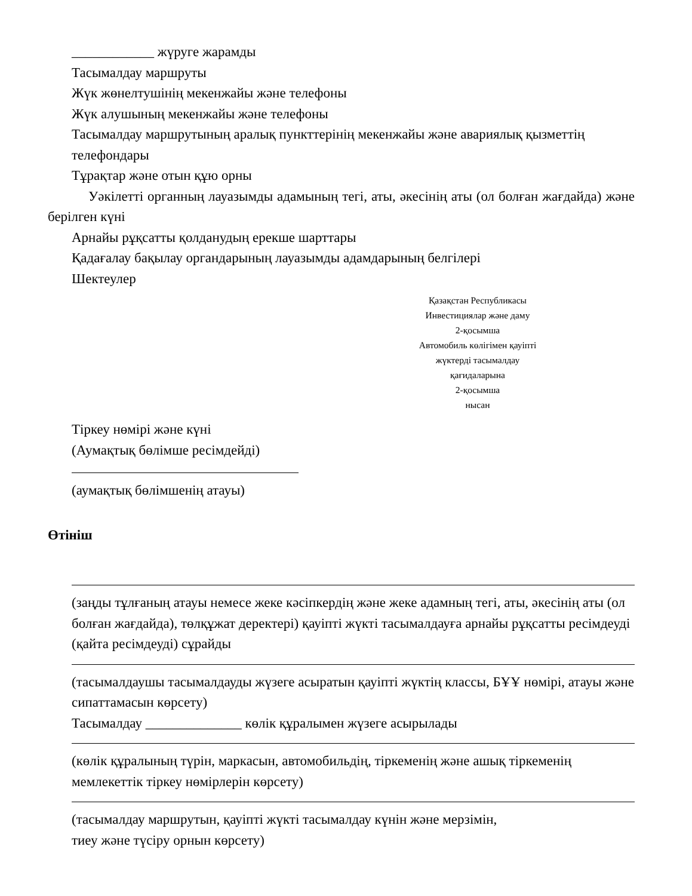____________ жүруге жарамды
Тасымалдау маршруты
Жүк жөнелтушінің мекенжайы және телефоны
Жүк алушының мекенжайы және телефоны
Тасымалдау маршрутының аралық пункттерінің мекенжайы және авариялық қызметтің телефондары
Тұрақтар және отын құю орны
Уәкілетті органның лауазымды адамының тегі, аты, әкесінің аты (ол болған жағдайда) және берілген күні
Арнайы рұқсатты қолданудың ерекше шарттары
Қадағалау бақылау органдарының лауазымды адамдарының белгілері
Шектеулер
Қазақстан Республикасы
Инвестициялар және даму
2-қосымша
Автомобиль көлігімен қауіпті
жүктерді тасымалдау
қағидаларына
2-қосымша
нысан
Тіркеу нөмірі және күні
(Аумақтық бөлімше ресімдейді)
(аумақтық бөлімшенің атауы)
Өтініш
(заңды тұлғаның атауы немесе жеке кәсіпкердің және жеке адамның тегі, аты, әкесінің аты (ол болған жағдайда), төлқұжат деректері) қауіпті жүкті тасымалдауға арнайы рұқсатты ресімдеуді (қайта ресімдеуді) сұрайды
(тасымалдаушы тасымалдауды жүзеге асыратын қауіпті жүктің классы, БҰҰ нөмірі, атауы және сипаттамасын көрсету)
Тасымалдау ______________ көлік құралымен жүзеге асырылады
(көлік құралының түрін, маркасын, автомобильдің, тіркеменің және ашық тіркеменің мемлекеттік тіркеу нөмірлерін көрсету)
(тасымалдау маршрутын, қауіпті жүкті тасымалдау күнін және мерзімін,
тиеу және түсіру орнын көрсету)